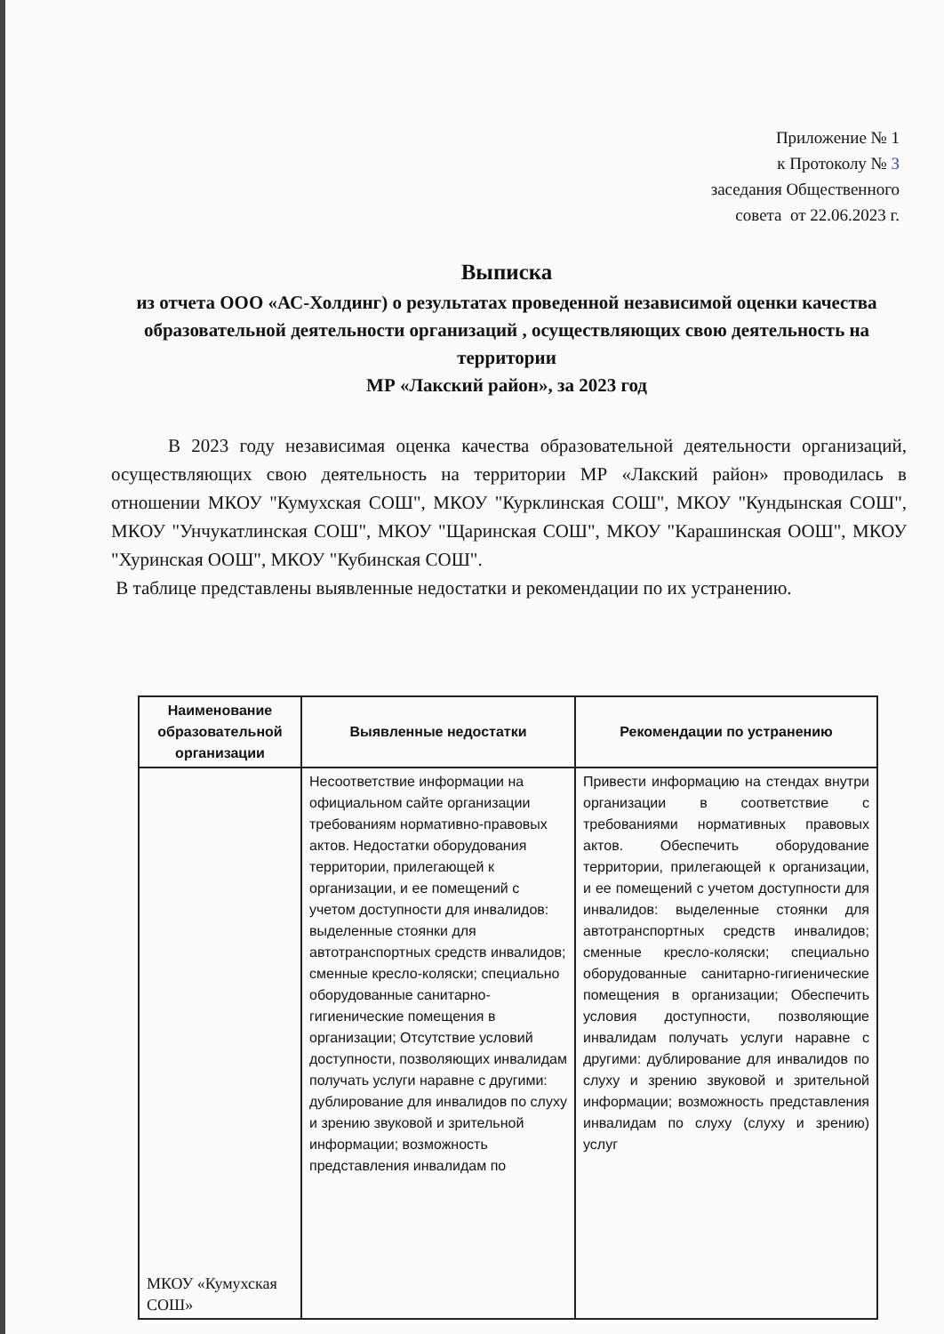Приложение № 1
к Протоколу № 3
заседания Общественного
совета от 22.06.2023 г.
Выписка
из отчета ООО «АС-Холдинг) о результатах проведенной независимой оценки качества образовательной деятельности организаций , осуществляющих свою деятельность на территории
МР «Лакский район», за 2023 год
В 2023 году независимая оценка качества образовательной деятельности организаций, осуществляющих свою деятельность на территории МР «Лакский район» проводилась в отношении МКОУ "Кумухская СОШ", МКОУ "Курклинская СОШ", МКОУ "Кундынская СОШ", МКОУ "Унчукатлинская СОШ", МКОУ "Щаринская СОШ", МКОУ "Карашинская ООШ", МКОУ "Хуринская ООШ", МКОУ "Кубинская СОШ".
В таблице представлены выявленные недостатки и рекомендации по их устранению.
| Наименование образовательной организации | Выявленные недостатки | Рекомендации по устранению |
| --- | --- | --- |
| МКОУ «Кумухская СОШ» | Несоответствие информации на официальном сайте организации требованиям нормативно-правовых актов. Недостатки оборудования территории, прилегающей к организации, и ее помещений с учетом доступности для инвалидов: выделенные стоянки для автотранспортных средств инвалидов; сменные кресло-коляски; специально оборудованные санитарно-гигиенические помещения в организации; Отсутствие условий доступности, позволяющих инвалидам получать услуги наравне с другими: дублирование для инвалидов по слуху и зрению звуковой и зрительной информации; возможность представления инвалидам по | Привести информацию на стендах внутри организации в соответствие с требованиями нормативных правовых актов. Обеспечить оборудование территории, прилегающей к организации, и ее помещений с учетом доступности для инвалидов: выделенные стоянки для автотранспортных средств инвалидов; сменные кресло-коляски; специально оборудованные санитарно-гигиенические помещения в организации; Обеспечить условия доступности, позволяющие инвалидам получать услуги наравне с другими: дублирование для инвалидов по слуху и зрению звуковой и зрительной информации; возможность представления инвалидам по слуху (слуху и зрению) услуг |